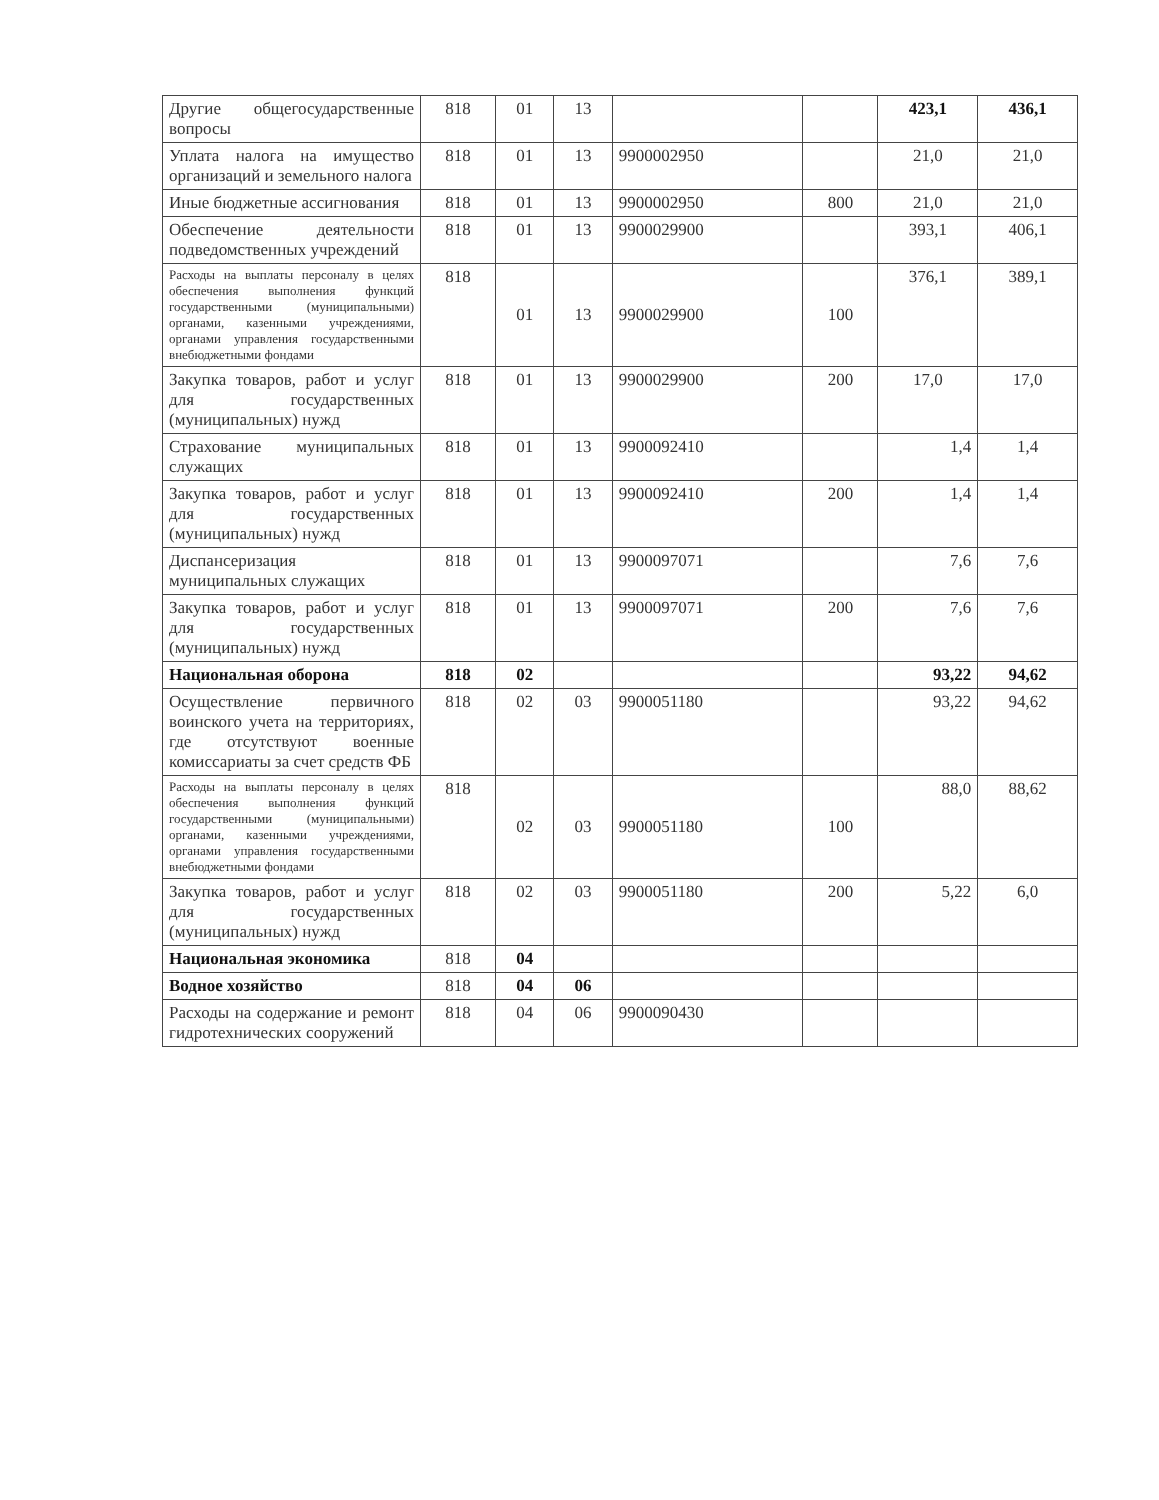| Другие общегосударственные вопросы | 818 | 01 | 13 | | | 423,1 | 436,1 |
| Уплата налога на имущество организаций и земельного налога | 818 | 01 | 13 | 9900002950 | | 21,0 | 21,0 |
| Иные бюджетные ассигнования | 818 | 01 | 13 | 9900002950 | 800 | 21,0 | 21,0 |
| Обеспечение деятельности подведомственных учреждений | 818 | 01 | 13 | 9900029900 | | 393,1 | 406,1 |
| Расходы на выплаты персоналу в целях обеспечения выполнения функций государственными (муниципальными) органами, казенными учреждениями, органами управления государственными внебюджетными фондами | 818 | 01 | 13 | 9900029900 | 100 | 376,1 | 389,1 |
| Закупка товаров, работ и услуг для государственных (муниципальных) нужд | 818 | 01 | 13 | 9900029900 | 200 | 17,0 | 17,0 |
| Страхование муниципальных служащих | 818 | 01 | 13 | 9900092410 | | 1,4 | 1,4 |
| Закупка товаров, работ и услуг для государственных (муниципальных) нужд | 818 | 01 | 13 | 9900092410 | 200 | 1,4 | 1,4 |
| Диспансеризация муниципальных служащих | 818 | 01 | 13 | 9900097071 | | 7,6 | 7,6 |
| Закупка товаров, работ и услуг для государственных (муниципальных) нужд | 818 | 01 | 13 | 9900097071 | 200 | 7,6 | 7,6 |
| Национальная оборона | 818 | 02 | | | | 93,22 | 94,62 |
| Осуществление первичного воинского учета на территориях, где отсутствуют военные комиссариаты за счет средств ФБ | 818 | 02 | 03 | 9900051180 | | 93,22 | 94,62 |
| Расходы на выплаты персоналу в целях обеспечения выполнения функций государственными (муниципальными) органами, казенными учреждениями, органами управления государственными внебюджетными фондами | 818 | 02 | 03 | 9900051180 | 100 | 88,0 | 88,62 |
| Закупка товаров, работ и услуг для государственных (муниципальных) нужд | 818 | 02 | 03 | 9900051180 | 200 | 5,22 | 6,0 |
| Национальная экономика | 818 | 04 | | | | | |
| Водное хозяйство | 818 | 04 | 06 | | | | |
| Расходы на содержание и ремонт гидротехнических сооружений | 818 | 04 | 06 | 9900090430 | | | |